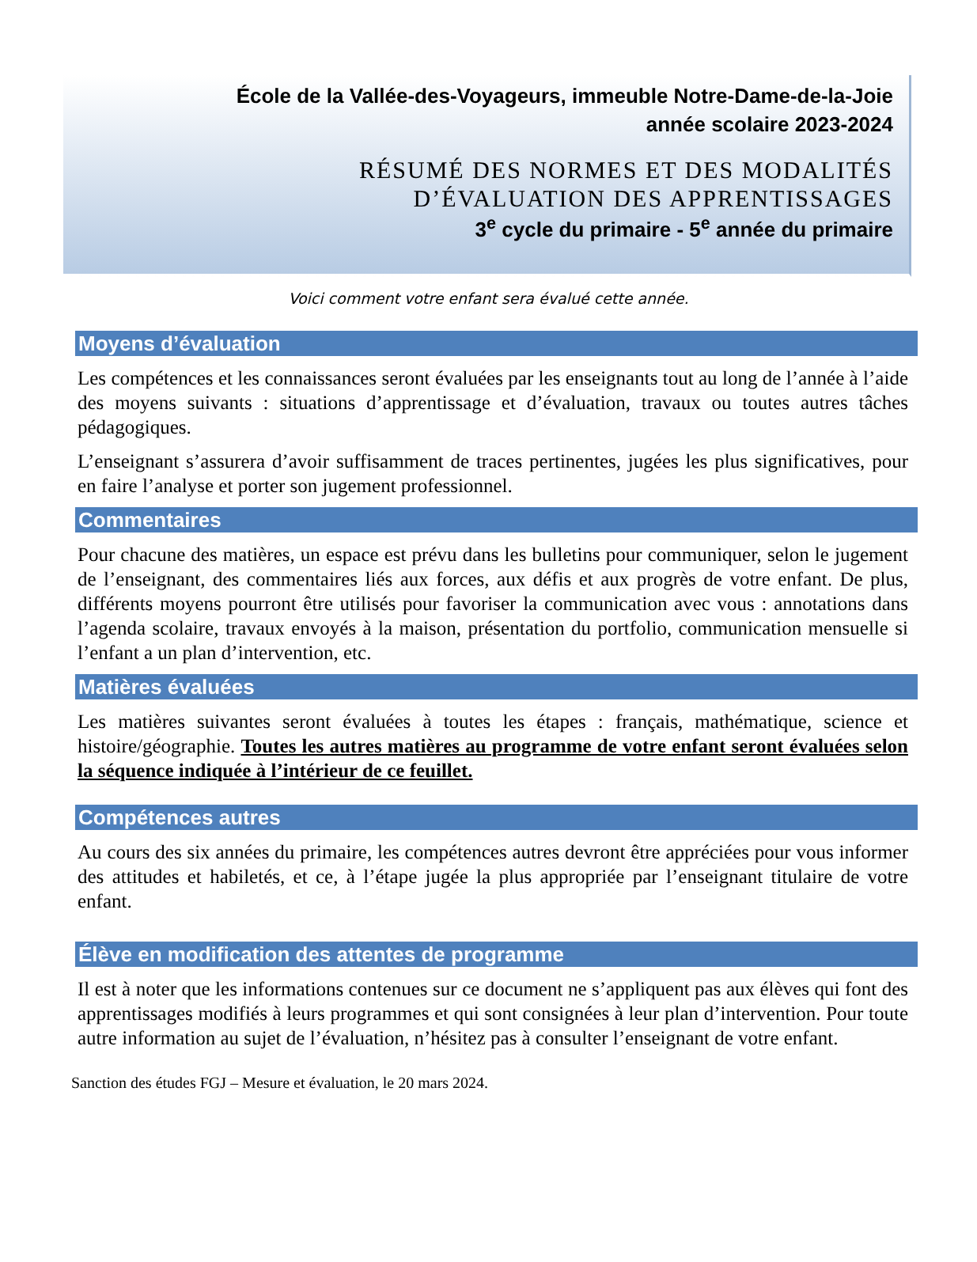École de la Vallée-des-Voyageurs, immeuble Notre-Dame-de-la-Joie
année scolaire 2023-2024
RÉSUMÉ DES NORMES ET DES MODALITÉS
D’ÉVALUATION DES APPRENTISSAGES
3<sup>e</sup> cycle du primaire - 5<sup>e</sup> année du primaire
Voici comment votre enfant sera évalué cette année.
Moyens d’évaluation
Les compétences et les connaissances seront évaluées par les enseignants tout au long de l’année à l’aide des moyens suivants : situations d’apprentissage et d’évaluation, travaux ou toutes autres tâches pédagogiques.
L’enseignant s’assurera d’avoir suffisamment de traces pertinentes, jugées les plus significatives, pour en faire l’analyse et porter son jugement professionnel.
Commentaires
Pour chacune des matières, un espace est prévu dans les bulletins pour communiquer, selon le jugement de l’enseignant, des commentaires liés aux forces, aux défis et aux progrès de votre enfant. De plus, différents moyens pourront être utilisés pour favoriser la communication avec vous : annotations dans l’agenda scolaire, travaux envoyés à la maison, présentation du portfolio, communication mensuelle si l’enfant a un plan d’intervention, etc.
Matières évaluées
Les matières suivantes seront évaluées à toutes les étapes : français, mathématique, science et histoire/géographie. Toutes les autres matières au programme de votre enfant seront évaluées selon la séquence indiquée à l’intérieur de ce feuillet.
Compétences autres
Au cours des six années du primaire, les compétences autres devront être appréciées pour vous informer des attitudes et habiletés, et ce, à l’étape jugée la plus appropriée par l’enseignant titulaire de votre enfant.
Élève en modification des attentes de programme
Il est à noter que les informations contenues sur ce document ne s’appliquent pas aux élèves qui font des apprentissages modifiés à leurs programmes et qui sont consignées à leur plan d’intervention. Pour toute autre information au sujet de l’évaluation, n’hésitez pas à consulter l’enseignant de votre enfant.
Sanction des études FGJ – Mesure et évaluation, le 20 mars 2024.